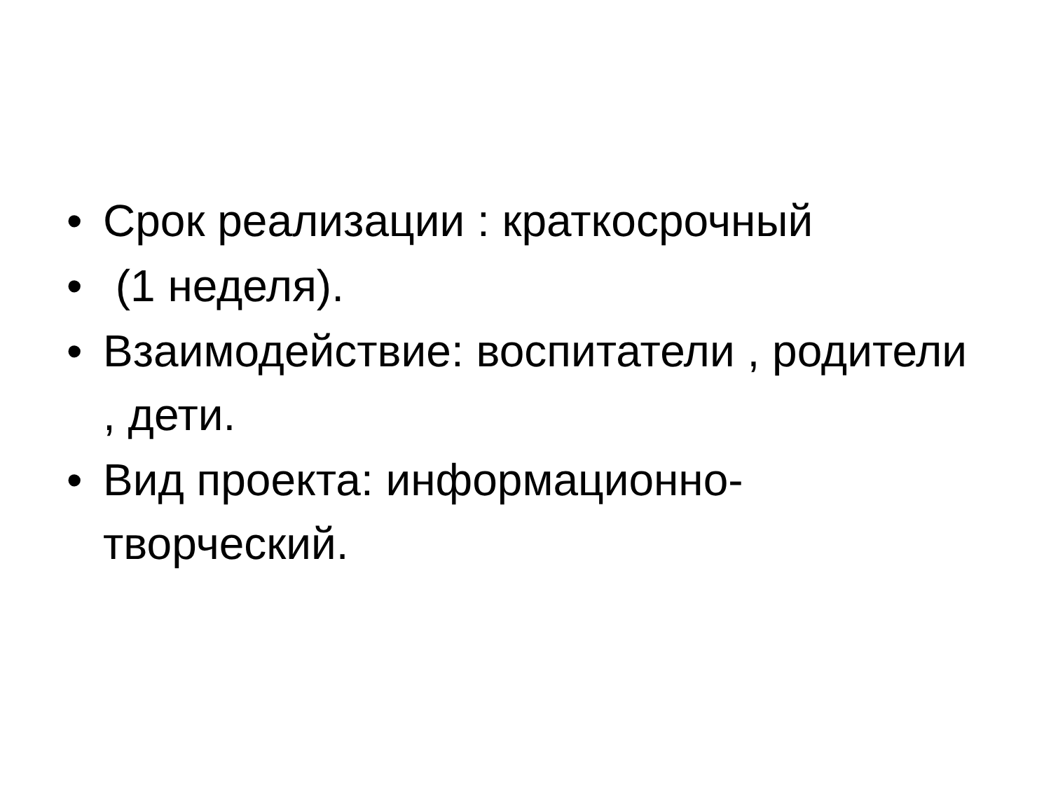• Срок реализации : краткосрочный
• (1 неделя).
• Взаимодействие: воспитатели , родители , дети.
• Вид проекта: информационно-
творческий.